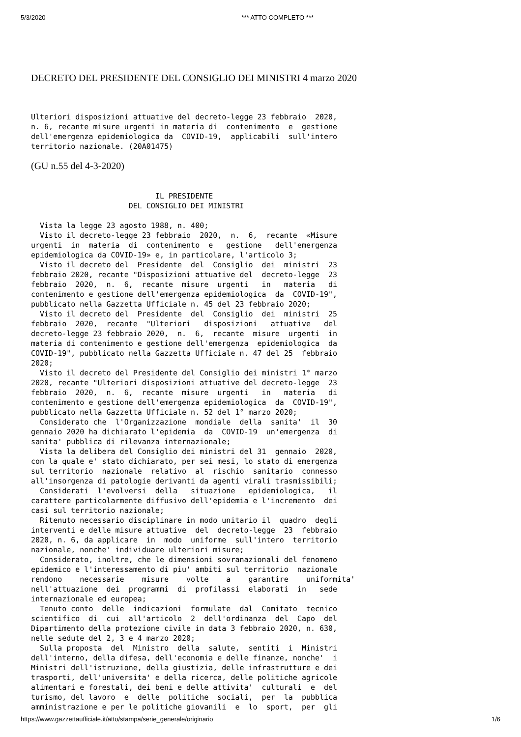5/3/2020 *** ATTO COMPLETO ***
DECRETO DEL PRESIDENTE DEL CONSIGLIO DEI MINISTRI 4 marzo 2020
Ulteriori disposizioni attuative del decreto-legge 23 febbraio  2020,
n. 6, recante misure urgenti in materia di  contenimento  e  gestione
dell'emergenza epidemiologica da  COVID-19,  applicabili  sull'intero
territorio nazionale. (20A01475)
(GU n.55 del 4-3-2020)
                            IL PRESIDENTE
                      DEL CONSIGLIO DEI MINISTRI

  Vista la legge 23 agosto 1988, n. 400;
  Visto il decreto-legge 23 febbraio  2020,  n.  6,  recante  «Misure
urgenti  in  materia  di  contenimento  e   gestione   dell'emergenza
epidemiologica da COVID-19» e, in particolare, l'articolo 3;
  Visto il decreto del  Presidente  del  Consiglio  dei  ministri  23
febbraio 2020, recante "Disposizioni attuative del  decreto-legge  23
febbraio  2020,  n.  6,  recante  misure  urgenti   in   materia   di
contenimento e gestione dell'emergenza epidemiologica  da  COVID-19",
pubblicato nella Gazzetta Ufficiale n. 45 del 23 febbraio 2020;
  Visto il decreto del  Presidente  del  Consiglio  dei  ministri  25
febbraio  2020,  recante  "Ulteriori   disposizioni   attuative   del
decreto-legge 23 febbraio 2020,  n.  6,  recante  misure  urgenti  in
materia di contenimento e gestione dell'emergenza  epidemiologica  da
COVID-19", pubblicato nella Gazzetta Ufficiale n. 47 del 25  febbraio
2020;
  Visto il decreto del Presidente del Consiglio dei ministri 1° marzo
2020, recante "Ulteriori disposizioni attuative del decreto-legge  23
febbraio  2020,  n.  6,  recante  misure  urgenti   in   materia   di
contenimento e gestione dell'emergenza epidemiologica  da  COVID-19",
pubblicato nella Gazzetta Ufficiale n. 52 del 1° marzo 2020;
  Considerato che  l'Organizzazione  mondiale  della  sanita'  il  30
gennaio 2020 ha dichiarato l'epidemia  da  COVID-19  un'emergenza  di
sanita' pubblica di rilevanza internazionale;
  Vista la delibera del Consiglio dei ministri del 31  gennaio  2020,
con la quale e' stato dichiarato, per sei mesi, lo stato di emergenza
sul territorio  nazionale  relativo  al  rischio  sanitario  connesso
all'insorgenza di patologie derivanti da agenti virali trasmissibili;
  Considerati  l'evolversi  della   situazione   epidemiologica,   il
carattere particolarmente diffusivo dell'epidemia e l'incremento  dei
casi sul territorio nazionale;
  Ritenuto necessario disciplinare in modo unitario il  quadro  degli
interventi e delle misure attuative  del  decreto-legge  23  febbraio
2020, n. 6, da applicare  in  modo  uniforme  sull'intero  territorio
nazionale, nonche' individuare ulteriori misure;
  Considerato, inoltre, che le dimensioni sovranazionali del fenomeno
epidemico e l'interessamento di piu' ambiti sul territorio  nazionale
rendono    necessarie    misure    volte    a    garantire    uniformita'
nell'attuazione  dei  programmi  di  profilassi  elaborati  in   sede
internazionale ed europea;
  Tenuto conto  delle  indicazioni  formulate  dal  Comitato  tecnico
scientifico  di  cui  all'articolo  2  dell'ordinanza  del  Capo  del
Dipartimento della protezione civile in data 3 febbraio 2020, n. 630,
nelle sedute del 2, 3 e 4 marzo 2020;
  Sulla proposta  del  Ministro  della  salute,  sentiti  i  Ministri
dell'interno, della difesa, dell'economia e delle finanze, nonche'  i
Ministri dell'istruzione, della giustizia, delle infrastrutture e dei
trasporti, dell'universita' e della ricerca, delle politiche agricole
alimentari e forestali, dei beni e delle attivita'  culturali  e  del
turismo, del lavoro  e  delle  politiche  sociali,  per  la  pubblica
amministrazione e per le politiche giovanili  e  lo  sport,  per  gli
https://www.gazzettaufficiale.it/atto/stampa/serie_generale/originario 1/6